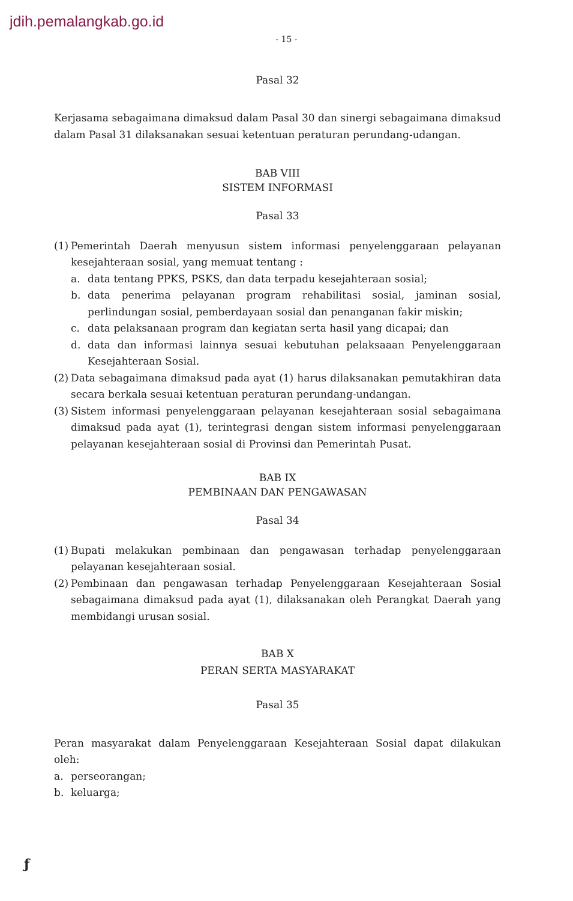jdih.pemalangkab.go.id
- 15 -
Pasal 32
Kerjasama sebagaimana dimaksud dalam Pasal 30 dan sinergi sebagaimana dimaksud dalam Pasal 31 dilaksanakan sesuai ketentuan peraturan perundang-udangan.
BAB VIII
SISTEM INFORMASI
Pasal 33
(1)
Pemerintah Daerah menyusun sistem informasi penyelenggaraan pelayanan kesejahteraan sosial, yang memuat tentang :
a. data tentang PPKS, PSKS, dan data terpadu kesejahteraan sosial;
b. data penerima pelayanan program rehabilitasi sosial, jaminan sosial, perlindungan sosial, pemberdayaan sosial dan penanganan fakir miskin;
c. data pelaksanaan program dan kegiatan serta hasil yang dicapai; dan
d. data dan informasi lainnya sesuai kebutuhan pelaksaaan Penyelenggaraan Kesejahteraan Sosial.
(2) Data sebagaimana dimaksud pada ayat (1) harus dilaksanakan pemutakhiran data secara berkala sesuai ketentuan peraturan perundang-undangan.
(3) Sistem informasi penyelenggaraan pelayanan kesejahteraan sosial sebagaimana dimaksud pada ayat (1), terintegrasi dengan sistem informasi penyelenggaraan pelayanan kesejahteraan sosial di Provinsi dan Pemerintah Pusat.
BAB IX
PEMBINAAN DAN PENGAWASAN
Pasal 34
(1) Bupati melakukan pembinaan dan pengawasan terhadap penyelenggaraan pelayanan kesejahteraan sosial.
(2) Pembinaan dan pengawasan terhadap Penyelenggaraan Kesejahteraan Sosial sebagaimana dimaksud pada ayat (1), dilaksanakan oleh Perangkat Daerah yang membidangi urusan sosial.
BAB X
PERAN SERTA MASYARAKAT
Pasal 35
Peran masyarakat dalam Penyelenggaraan Kesejahteraan Sosial dapat dilakukan oleh:
a. perseorangan;
b. keluarga;
ƒ